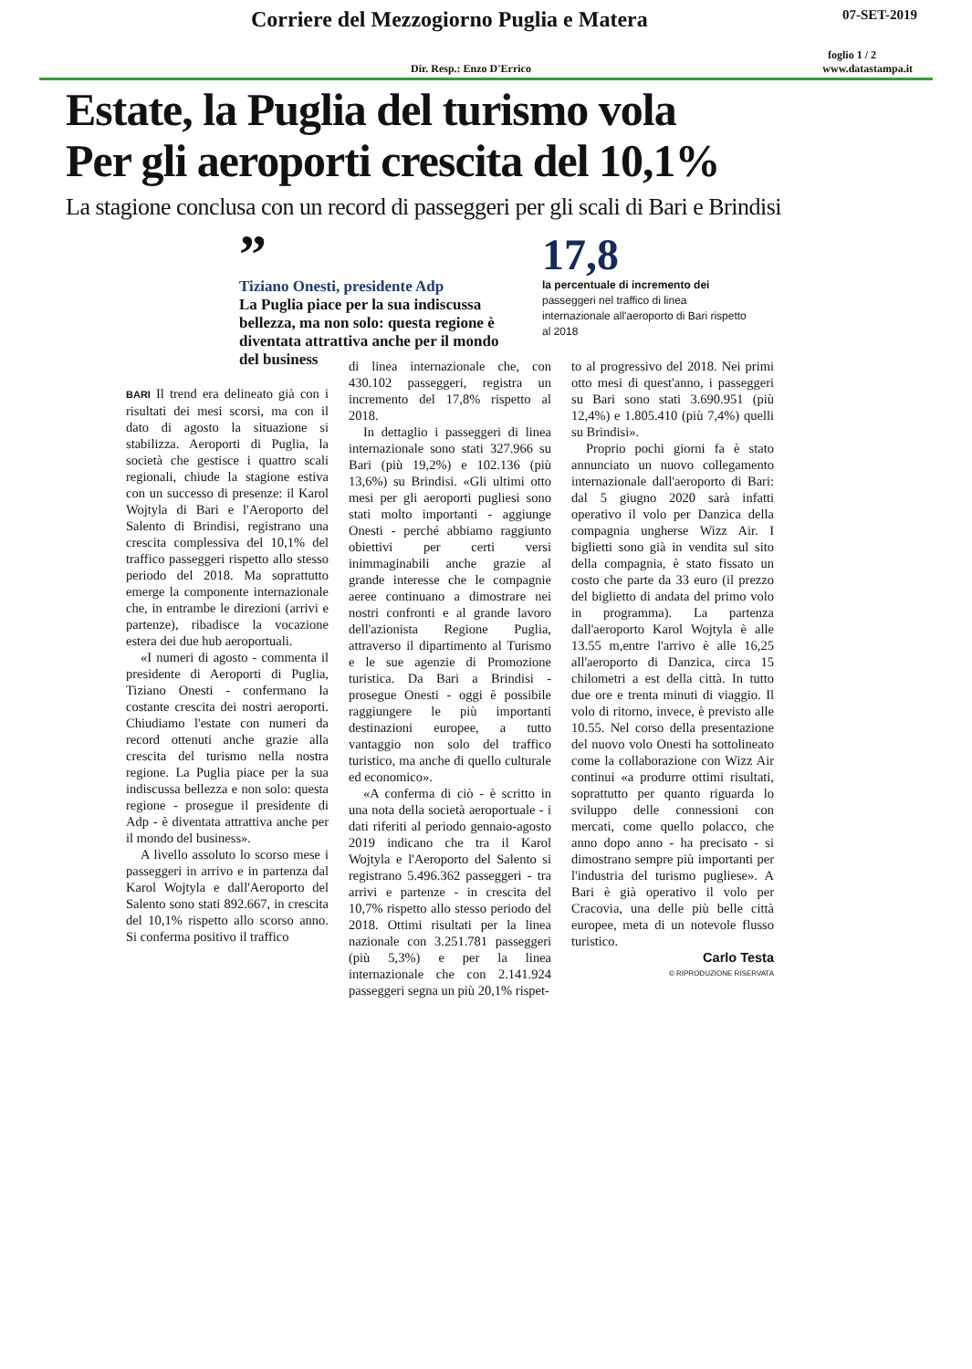Corriere del Mezzogiorno Puglia e Matera 07-SET-2019
foglio 1 / 2
Dir. Resp.: Enzo D'Errico www.datastampa.it
Estate, la Puglia del turismo vola
Per gli aeroporti crescita del 10,1%
La stagione conclusa con un record di passeggeri per gli scali di Bari e Brindisi
”
Tiziano Onesti, presidente Adp
La Puglia piace per la sua indiscussa bellezza, ma non solo: questa regione è diventata attrattiva anche per il mondo del business
17,8
la percentuale di incremento dei passeggeri nel traffico di linea internazionale all'aeroporto di Bari rispetto al 2018
BARI Il trend era delineato già con i risultati dei mesi scorsi, ma con il dato di agosto la situazione si stabilizza. Aeroporti di Puglia, la società che gestisce i quattro scali regionali, chiude la stagione estiva con un successo di presenze: il Karol Wojtyla di Bari e l'Aeroporto del Salento di Brindisi, registrano una crescita complessiva del 10,1% del traffico passeggeri rispetto allo stesso periodo del 2018. Ma soprattutto emerge la componente internazionale che, in entrambe le direzioni (arrivi e partenze), ribadisce la vocazione estera dei due hub aeroportuali.
«I numeri di agosto - commenta il presidente di Aeroporti di Puglia, Tiziano Onesti - confermano la costante crescita dei nostri aeroporti. Chiudiamo l'estate con numeri da record ottenuti anche grazie alla crescita del turismo nella nostra regione. La Puglia piace per la sua indiscussa bellezza e non solo: questa regione - prosegue il presidente di Adp - è diventata attrattiva anche per il mondo del business».
A livello assoluto lo scorso mese i passeggeri in arrivo e in partenza dal Karol Wojtyla e dall'Aeroporto del Salento sono stati 892.667, in crescita del 10,1% rispetto allo scorso anno. Si conferma positivo il traffico
di linea internazionale che, con 430.102 passeggeri, registra un incremento del 17,8% rispetto al 2018.
In dettaglio i passeggeri di linea internazionale sono stati 327.966 su Bari (più 19,2%) e 102.136 (più 13,6%) su Brindisi. «Gli ultimi otto mesi per gli aeroporti pugliesi sono stati molto importanti - aggiunge Onesti - perché abbiamo raggiunto obiettivi per certi versi inimmaginabili anche grazie al grande interesse che le compagnie aeree continuano a dimostrare nei nostri confronti e al grande lavoro dell'azionista Regione Puglia, attraverso il dipartimento al Turismo e le sue agenzie di Promozione turistica. Da Bari a Brindisi - prosegue Onesti - oggi è possibile raggiungere le più importanti destinazioni europee, a tutto vantaggio non solo del traffico turistico, ma anche di quello culturale ed economico».
«A conferma di ciò - è scritto in una nota della società aeroportuale - i dati riferiti al periodo gennaio-agosto 2019 indicano che tra il Karol Wojtyla e l'Aeroporto del Salento si registrano 5.496.362 passeggeri - tra arrivi e partenze - in crescita del 10,7% rispetto allo stesso periodo del 2018. Ottimi risultati per la linea nazionale con 3.251.781 passeggeri (più 5,3%) e per la linea internazionale che con 2.141.924 passeggeri segna un più 20,1% rispet-
to al progressivo del 2018. Nei primi otto mesi di quest'anno, i passeggeri su Bari sono stati 3.690.951 (più 12,4%) e 1.805.410 (più 7,4%) quelli su Brindisi».
Proprio pochi giorni fa è stato annunciato un nuovo collegamento internazionale dall'aeroporto di Bari: dal 5 giugno 2020 sarà infatti operativo il volo per Danzica della compagnia ungherse Wizz Air. I biglietti sono già in vendita sul sito della compagnia, è stato fissato un costo che parte da 33 euro (il prezzo del biglietto di andata del primo volo in programma). La partenza dall'aeroporto Karol Wojtyla è alle 13.55 m,entre l'arrivo è alle 16,25 all'aeroporto di Danzica, circa 15 chilometri a est della città. In tutto due ore e trenta minuti di viaggio. Il volo di ritorno, invece, è previsto alle 10.55. Nel corso della presentazione del nuovo volo Onesti ha sottolineato come la collaborazione con Wizz Air continui «a produrre ottimi risultati, soprattutto per quanto riguarda lo sviluppo delle connessioni con mercati, come quello polacco, che anno dopo anno - ha precisato - si dimostrano sempre più importanti per l'industria del turismo pugliese». A Bari è già operativo il volo per Cracovia, una delle più belle città europee, meta di un notevole flusso turistico.
Carlo Testa
© RIPRODUZIONE RISERVATA